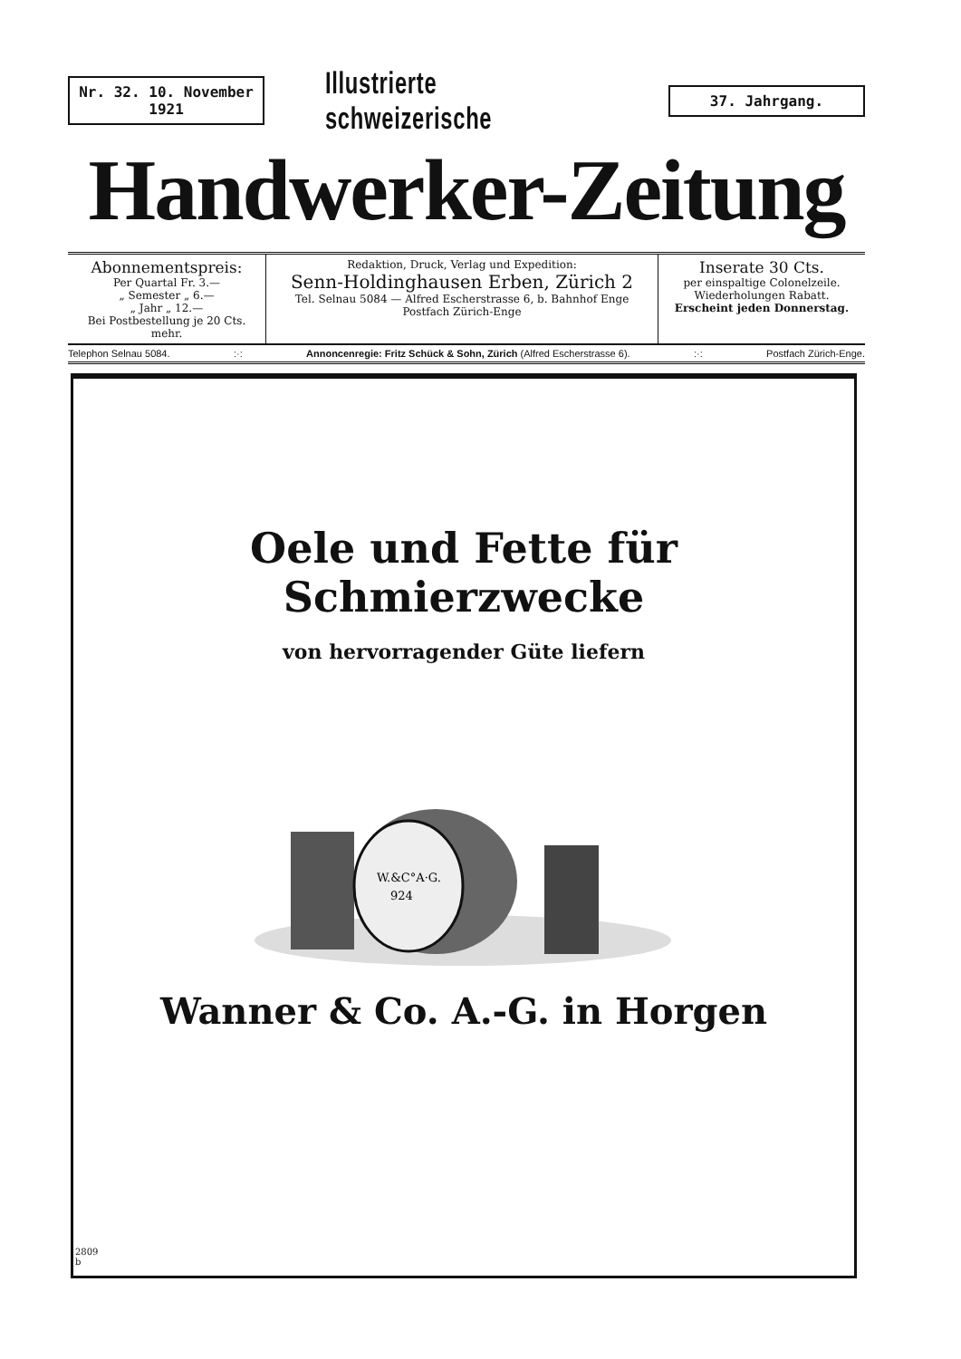Nr. 32. 10. November 1921
Illustrierte schweizerische
37. Jahrgang.
Handwerker-Zeitung
Abonnementspreis:
Per Quartal Fr. 3.—
„ Semester „ 6.—
„ Jahr „ 12.—
Bei Postbestellung je 20 Cts. mehr.
Redaktion, Druck, Verlag und Expedition:
Senn-Holdinghausen Erben, Zürich 2
Tel. Selnau 5084 — Alfred Escherstrasse 6, b. Bahnhof Enge
Postfach Zürich-Enge
Inserate 30 Cts.
per einspaltige Colonelzeile.
Wiederholungen Rabatt.
Erscheint jeden Donnerstag.
Telephon Selnau 5084. :·: Annoncenregie: Fritz Schück & Sohn, Zürich (Alfred Escherstrasse 6). :·: Postfach Zürich-Enge.
Oele und Fette für Schmierzwecke
von hervorragender Güte liefern
W.&C°A·G.
924
Wanner & Co. A.-G. in Horgen
2809
b